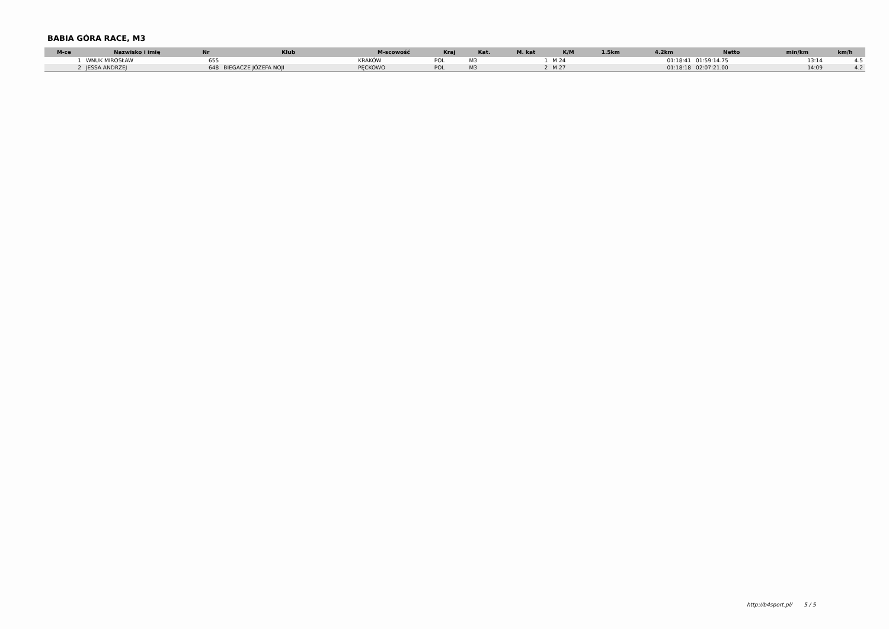BABIA GÓRA RACE, M3
| M-ce | Nazwisko i imię | Nr | Klub | M-scowość | Kraj | Kat. | M. kat | K/M | 1.5km | 4.2km | Netto | min/km | km/h |
| --- | --- | --- | --- | --- | --- | --- | --- | --- | --- | --- | --- | --- | --- |
| 1 | WNUK MIROSŁAW | 655 | | KRAKÓW | POL | M3 | 1 | M 24 | | 01:18:41 | 01:59:14.75 | 13:14 | 4.5 |
| 2 | JESSA ANDRZEJ | 648 | BIEGACZE JÓZEFA NOJI | PĘCKOWO | POL | M3 | 2 | M 27 | | 01:18:18 | 02:07:21.00 | 14:09 | 4.2 |
http://b4sport.pl/ 5 / 5